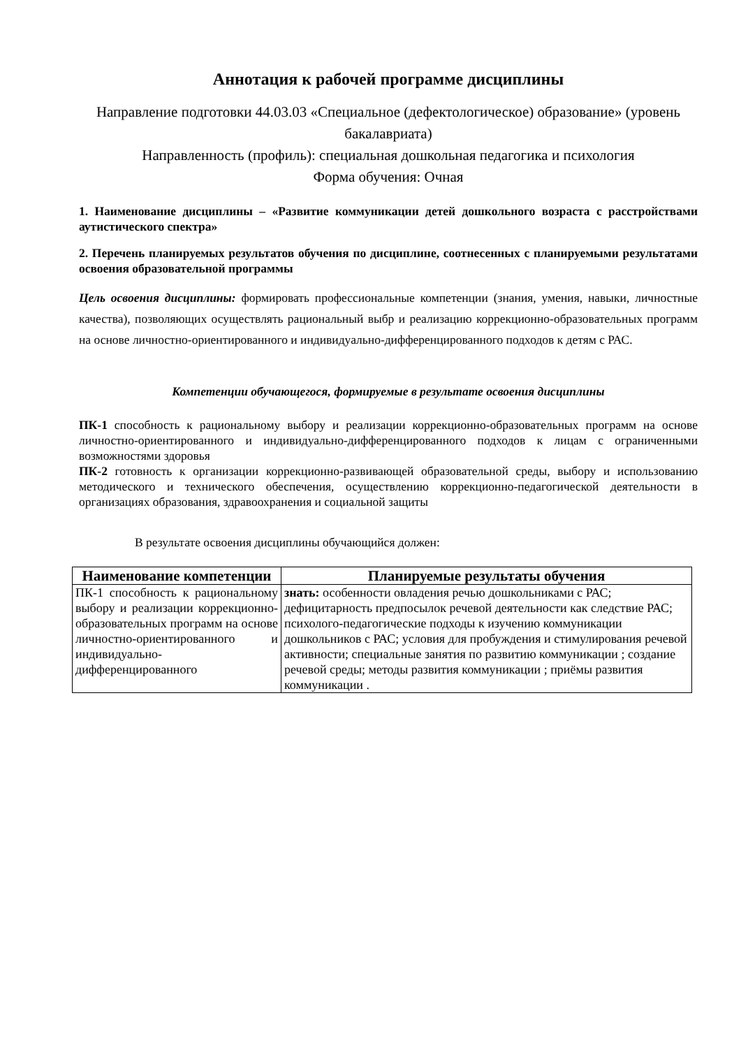Аннотация к рабочей программе дисциплины
Направление подготовки 44.03.03 «Специальное (дефектологическое) образование» (уровень бакалавриата)
Направленность (профиль): специальная дошкольная педагогика и психология
Форма обучения: Очная
1. Наименование дисциплины – «Развитие коммуникации детей дошкольного возраста с расстройствами аутистического спектра»
2. Перечень планируемых результатов обучения по дисциплине, соотнесенных с планируемыми результатами освоения образовательной программы
Цель освоения дисциплины: формировать профессиональные компетенции (знания, умения, навыки, личностные качества), позволяющих осуществлять рациональный выбр и реализацию коррекционно-образовательных программ на основе личностно-ориентированного и индивидуально-дифференцированного подходов к детям с РАС.
Компетенции обучающегося, формируемые в результате освоения дисциплины
ПК-1 способность к рациональному выбору и реализации коррекционно-образовательных программ на основе личностно-ориентированного и индивидуально-дифференцированного подходов к лицам с ограниченными возможностями здоровья
ПК-2 готовность к организации коррекционно-развивающей образовательной среды, выбору и использованию методического и технического обеспечения, осуществлению коррекционно-педагогической деятельности в организациях образования, здравоохранения и социальной защиты
В результате освоения дисциплины обучающийся должен:
| Наименование компетенции | Планируемые результаты обучения |
| --- | --- |
| ПК-1 способность к рациональному выбору и реализации коррекционно-образовательных программ на основе личностно-ориентированного и индивидуально-дифференцированного | знать: особенности овладения речью дошкольниками с РАС; дефицитарность предпосылок речевой деятельности как следствие РАС; психолого-педагогические подходы к изучению коммуникации дошкольников с РАС; условия для пробуждения и стимулирования речевой активности; специальные занятия по развитию коммуникации ; создание речевой среды; методы развития коммуникации ; приёмы развития коммуникации . |